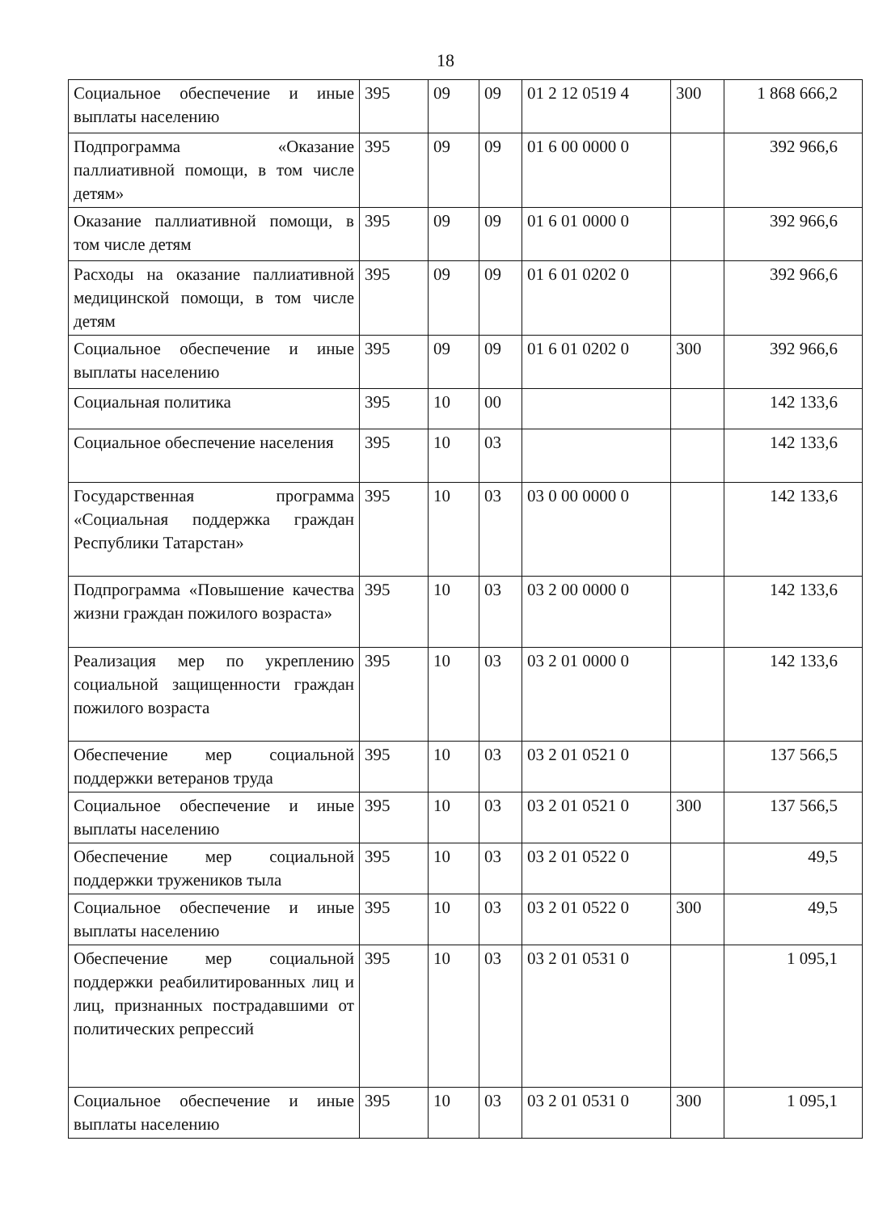18
| Социальное обеспечение и иные выплаты населению | 395 | 09 | 09 | 01 2 12 0519 4 | 300 | 1 868 666,2 |
| Подпрограмма «Оказание паллиативной помощи, в том числе детям» | 395 | 09 | 09 | 01 6 00 0000 0 | | 392 966,6 |
| Оказание паллиативной помощи, в том числе детям | 395 | 09 | 09 | 01 6 01 0000 0 | | 392 966,6 |
| Расходы на оказание паллиативной медицинской помощи, в том числе детям | 395 | 09 | 09 | 01 6 01 0202 0 | | 392 966,6 |
| Социальное обеспечение и иные выплаты населению | 395 | 09 | 09 | 01 6 01 0202 0 | 300 | 392 966,6 |
| Социальная политика | 395 | 10 | 00 | | | 142 133,6 |
| Социальное обеспечение населения | 395 | 10 | 03 | | | 142 133,6 |
| Государственная программа «Социальная поддержка граждан Республики Татарстан» | 395 | 10 | 03 | 03 0 00 0000 0 | | 142 133,6 |
| Подпрограмма «Повышение качества жизни граждан пожилого возраста» | 395 | 10 | 03 | 03 2 00 0000 0 | | 142 133,6 |
| Реализация мер по укреплению социальной защищенности граждан пожилого возраста | 395 | 10 | 03 | 03 2 01 0000 0 | | 142 133,6 |
| Обеспечение мер социальной поддержки ветеранов труда | 395 | 10 | 03 | 03 2 01 0521 0 | | 137 566,5 |
| Социальное обеспечение и иные выплаты населению | 395 | 10 | 03 | 03 2 01 0521 0 | 300 | 137 566,5 |
| Обеспечение мер социальной поддержки тружеников тыла | 395 | 10 | 03 | 03 2 01 0522 0 | | 49,5 |
| Социальное обеспечение и иные выплаты населению | 395 | 10 | 03 | 03 2 01 0522 0 | 300 | 49,5 |
| Обеспечение мер социальной поддержки реабилитированных лиц и лиц, признанных пострадавшими от политических репрессий | 395 | 10 | 03 | 03 2 01 0531 0 | | 1 095,1 |
| Социальное обеспечение и иные выплаты населению | 395 | 10 | 03 | 03 2 01 0531 0 | 300 | 1 095,1 |